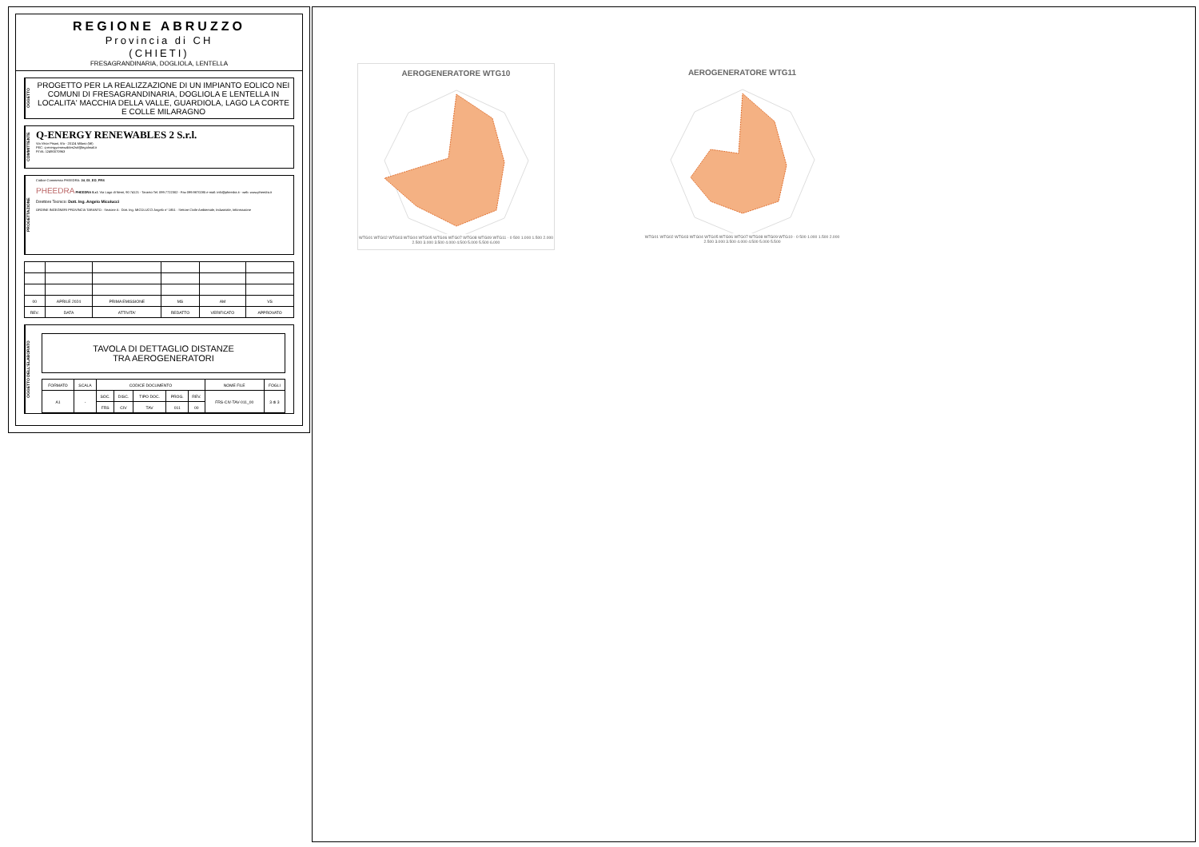REGIONE ABRUZZO
Provincia di CH
(CHIETI)
FRESAGRANDINARIA, DOGLIOLA, LENTELLA
OGGETTO
PROGETTO PER LA REALIZZAZIONE DI UN IMPIANTO EOLICO NEI COMUNI DI FRESAGRANDINARIA, DOGLIOLA E LENTELLA IN LOCALITA' MACCHIA DELLA VALLE, GUARDIOLA, LAGO LA CORTE E COLLE MILARAGNO
COMMITTENTE
Q-ENERGY RENEWABLES 2 S.r.l.
Via Vittor Pisani, 8/a - 20124 Milano (MI)
PEC: q-energyrenewables2srl@legalmail.it
P.IVA: 12490070963
PROGETTAZIONE
Codice Commessa PHEEDRA: 24_03_EO_FRS
PHEEDRA PHEEDRA S.r.l. Via Lago di Nemi, 90 74121 - Taranto Tel. 099.7722302 - Fax 099.9870285 e-mail: info@pheedra.it - web: www.pheedra.it
Direttore Tecnico: Dott. Ing. Angelo Micolucci
ORDINE INGEGNERI PROVINCIA TARANTO · Sezione A · Dott. Ing. MICOLUCCI Angelo n° 1851 · Settore Civile Ambientale, Industriale, Informazione
| 00 | APRILE 2024 | PRIMA EMISSIONE | MS | AM | VS |
| REV. | DATA | ATTIVITA' | REDATTO | VERIFICATO | APPROVATO |
OGGETTO DELL'ELABORATO
TAVOLA DI DETTAGLIO DISTANZE
TRA AEROGENERATORI
| FORMATO | SCALA | CODICE DOCUMENTO | | | | | NOME FILE | FOGLI |
| --- | --- | --- | --- | --- | --- | --- | --- | --- |
| A1 | - | SOC. | DISC. | TIPO DOC. | PROG. | REV. | FRS-CIV-TAV-011_00 | 3 di 3 |
| | | FRS | CIV | TAV | 011 | 00 | | |
AEROGENERATORE WTG10
WTG01 WTG02 WTG03 WTG04 WTG05 WTG06 WTG07 WTG08 WTG09 WTG11 · 0 500 1.000 1.500 2.000 2.500 3.000 3.500 4.000 4.500 5.000 5.500 6.000
AEROGENERATORE WTG11
WTG01 WTG02 WTG03 WTG04 WTG05 WTG06 WTG07 WTG08 WTG09 WTG10 · 0 500 1.000 1.500 2.000 2.500 3.000 3.500 4.000 4.500 5.000 5.500